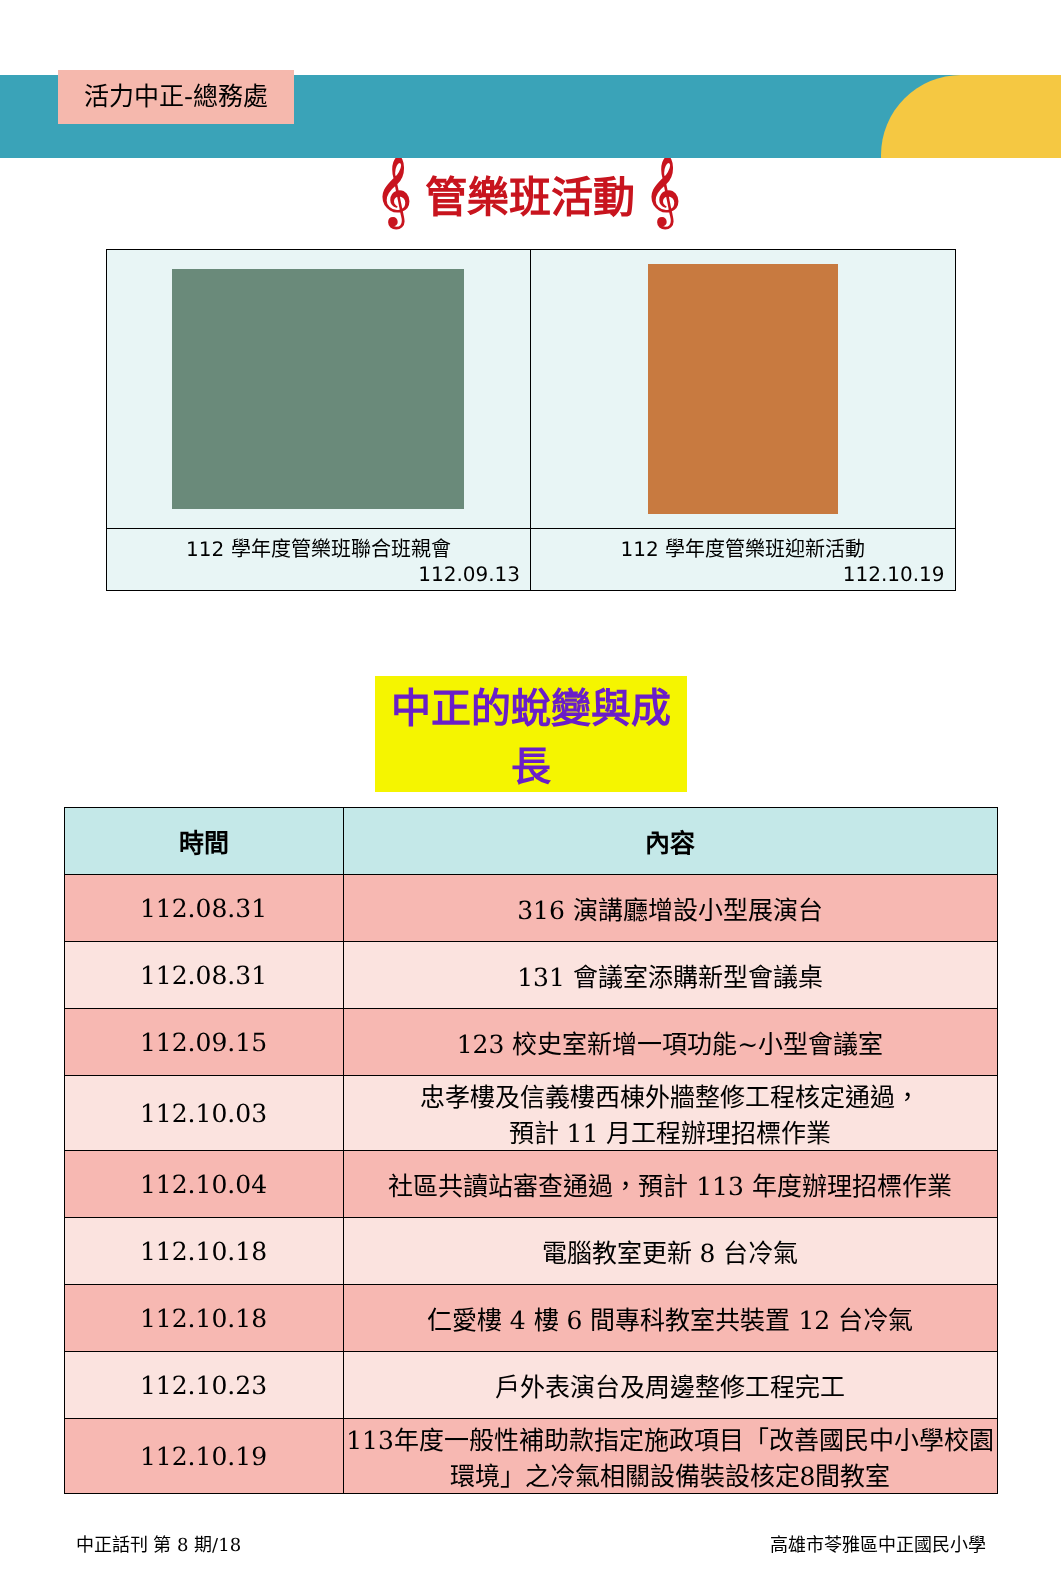活力中正-總務處
𝄞 管樂班活動 𝄞
| 112 學年度管樂班聯合班親會 112.09.13 | 112 學年度管樂班迎新活動 112.10.19 |
中正的蛻變與成長
| 時間 | 內容 |
| --- | --- |
| 112.08.31 | 316 演講廳增設小型展演台 |
| 112.08.31 | 131 會議室添購新型會議桌 |
| 112.09.15 | 123 校史室新增一項功能~小型會議室 |
| 112.10.03 | 忠孝樓及信義樓西棟外牆整修工程核定通過， 預計 11 月工程辦理招標作業 |
| 112.10.04 | 社區共讀站審查通過，預計 113 年度辦理招標作業 |
| 112.10.18 | 電腦教室更新 8 台冷氣 |
| 112.10.18 | 仁愛樓 4 樓 6 間專科教室共裝置 12 台冷氣 |
| 112.10.23 | 戶外表演台及周邊整修工程完工 |
| 112.10.19 | 113年度一般性補助款指定施政項目「改善國民中小學校園環境」之冷氣相關設備裝設核定8間教室 |
中正話刊 第 8 期/18 高雄市苓雅區中正國民小學